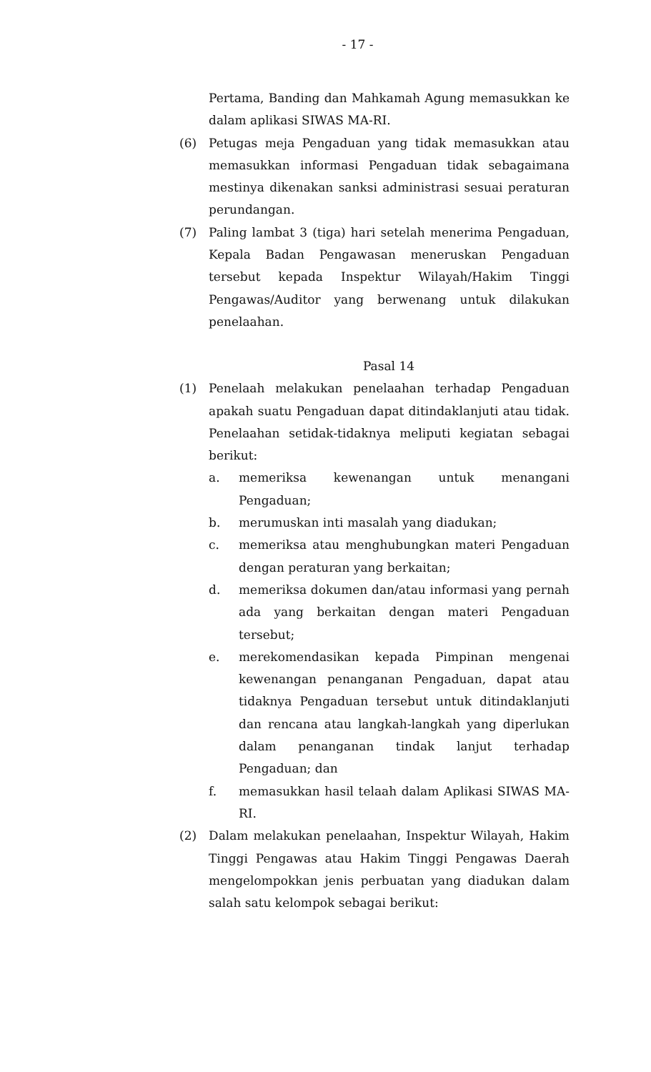- 17 -
Pertama, Banding dan Mahkamah Agung memasukkan ke dalam aplikasi SIWAS MA-RI.
(6) Petugas meja Pengaduan yang tidak memasukkan atau memasukkan informasi Pengaduan tidak sebagaimana mestinya dikenakan sanksi administrasi sesuai peraturan perundangan.
(7) Paling lambat 3 (tiga) hari setelah menerima Pengaduan, Kepala Badan Pengawasan meneruskan Pengaduan tersebut kepada Inspektur Wilayah/Hakim Tinggi Pengawas/Auditor yang berwenang untuk dilakukan penelaahan.
Pasal 14
(1) Penelaah melakukan penelaahan terhadap Pengaduan apakah suatu Pengaduan dapat ditindaklanjuti atau tidak. Penelaahan setidak-tidaknya meliputi kegiatan sebagai berikut:
a. memeriksa kewenangan untuk menangani Pengaduan;
b. merumuskan inti masalah yang diadukan;
c. memeriksa atau menghubungkan materi Pengaduan dengan peraturan yang berkaitan;
d. memeriksa dokumen dan/atau informasi yang pernah ada yang berkaitan dengan materi Pengaduan tersebut;
e. merekomendasikan kepada Pimpinan mengenai kewenangan penanganan Pengaduan, dapat atau tidaknya Pengaduan tersebut untuk ditindaklanjuti dan rencana atau langkah-langkah yang diperlukan dalam penanganan tindak lanjut terhadap Pengaduan; dan
f. memasukkan hasil telaah dalam Aplikasi SIWAS MA-RI.
(2) Dalam melakukan penelaahan, Inspektur Wilayah, Hakim Tinggi Pengawas atau Hakim Tinggi Pengawas Daerah mengelompokkan jenis perbuatan yang diadukan dalam salah satu kelompok sebagai berikut: